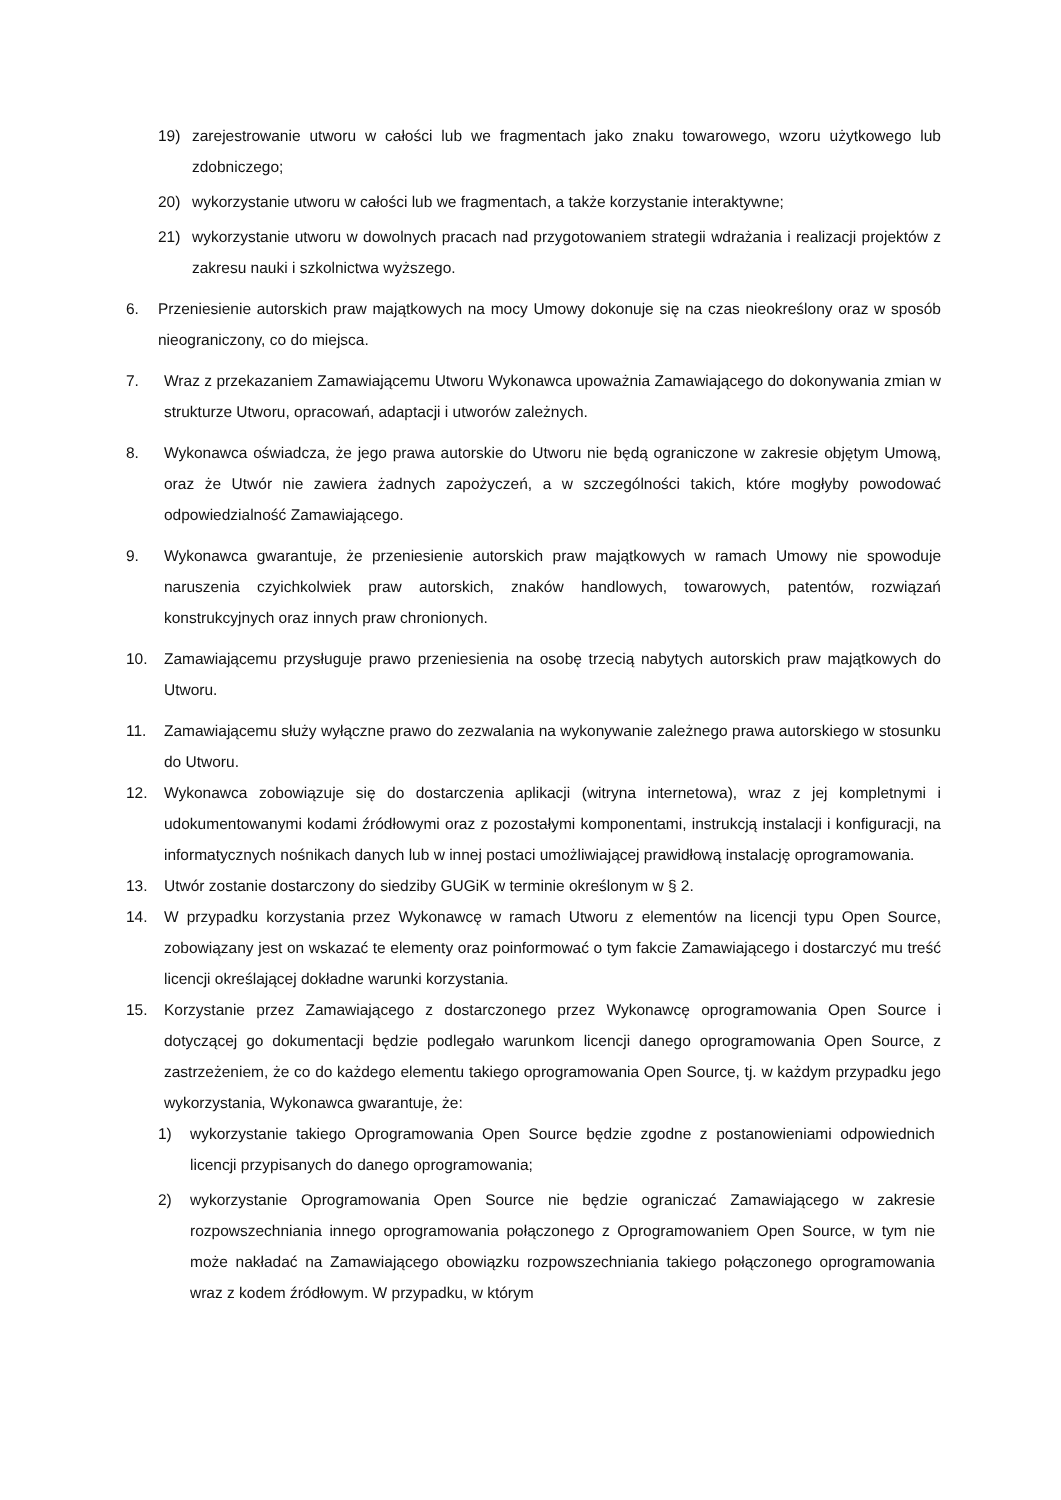19) zarejestrowanie utworu w całości lub we fragmentach jako znaku towarowego, wzoru użytkowego lub zdobniczego;
20) wykorzystanie utworu w całości lub we fragmentach, a także korzystanie interaktywne;
21) wykorzystanie utworu w dowolnych pracach nad przygotowaniem strategii wdrażania i realizacji projektów z zakresu nauki i szkolnictwa wyższego.
6. Przeniesienie autorskich praw majątkowych na mocy Umowy dokonuje się na czas nieokreślony oraz w sposób nieograniczony, co do miejsca.
7. Wraz z przekazaniem Zamawiającemu Utworu Wykonawca upoważnia Zamawiającego do dokonywania zmian w strukturze Utworu, opracowań, adaptacji i utworów zależnych.
8. Wykonawca oświadcza, że jego prawa autorskie do Utworu nie będą ograniczone w zakresie objętym Umową, oraz że Utwór nie zawiera żadnych zapożyczeń, a w szczególności takich, które mogłyby powodować odpowiedzialność Zamawiającego.
9. Wykonawca gwarantuje, że przeniesienie autorskich praw majątkowych w ramach Umowy nie spowoduje naruszenia czyichkolwiek praw autorskich, znaków handlowych, towarowych, patentów, rozwiązań konstrukcyjnych oraz innych praw chronionych.
10. Zamawiającemu przysługuje prawo przeniesienia na osobę trzecią nabytych autorskich praw majątkowych do Utworu.
11. Zamawiającemu służy wyłączne prawo do zezwalania na wykonywanie zależnego prawa autorskiego w stosunku do Utworu.
12. Wykonawca zobowiązuje się do dostarczenia aplikacji (witryna internetowa), wraz z jej kompletnymi i udokumentowanymi kodami źródłowymi oraz z pozostałymi komponentami, instrukcją instalacji i konfiguracji, na informatycznych nośnikach danych lub w innej postaci umożliwiającej prawidłową instalację oprogramowania.
13. Utwór zostanie dostarczony do siedziby GUGiK w terminie określonym w § 2.
14. W przypadku korzystania przez Wykonawcę w ramach Utworu z elementów na licencji typu Open Source, zobowiązany jest on wskazać te elementy oraz poinformować o tym fakcie Zamawiającego i dostarczyć mu treść licencji określającej dokładne warunki korzystania.
15. Korzystanie przez Zamawiającego z dostarczonego przez Wykonawcę oprogramowania Open Source i dotyczącej go dokumentacji będzie podlegało warunkom licencji danego oprogramowania Open Source, z zastrzeżeniem, że co do każdego elementu takiego oprogramowania Open Source, tj. w każdym przypadku jego wykorzystania, Wykonawca gwarantuje, że:
1) wykorzystanie takiego Oprogramowania Open Source będzie zgodne z postanowieniami odpowiednich licencji przypisanych do danego oprogramowania;
2) wykorzystanie Oprogramowania Open Source nie będzie ograniczać Zamawiającego w zakresie rozpowszechniania innego oprogramowania połączonego z Oprogramowaniem Open Source, w tym nie może nakładać na Zamawiającego obowiązku rozpowszechniania takiego połączonego oprogramowania wraz z kodem źródłowym. W przypadku, w którym